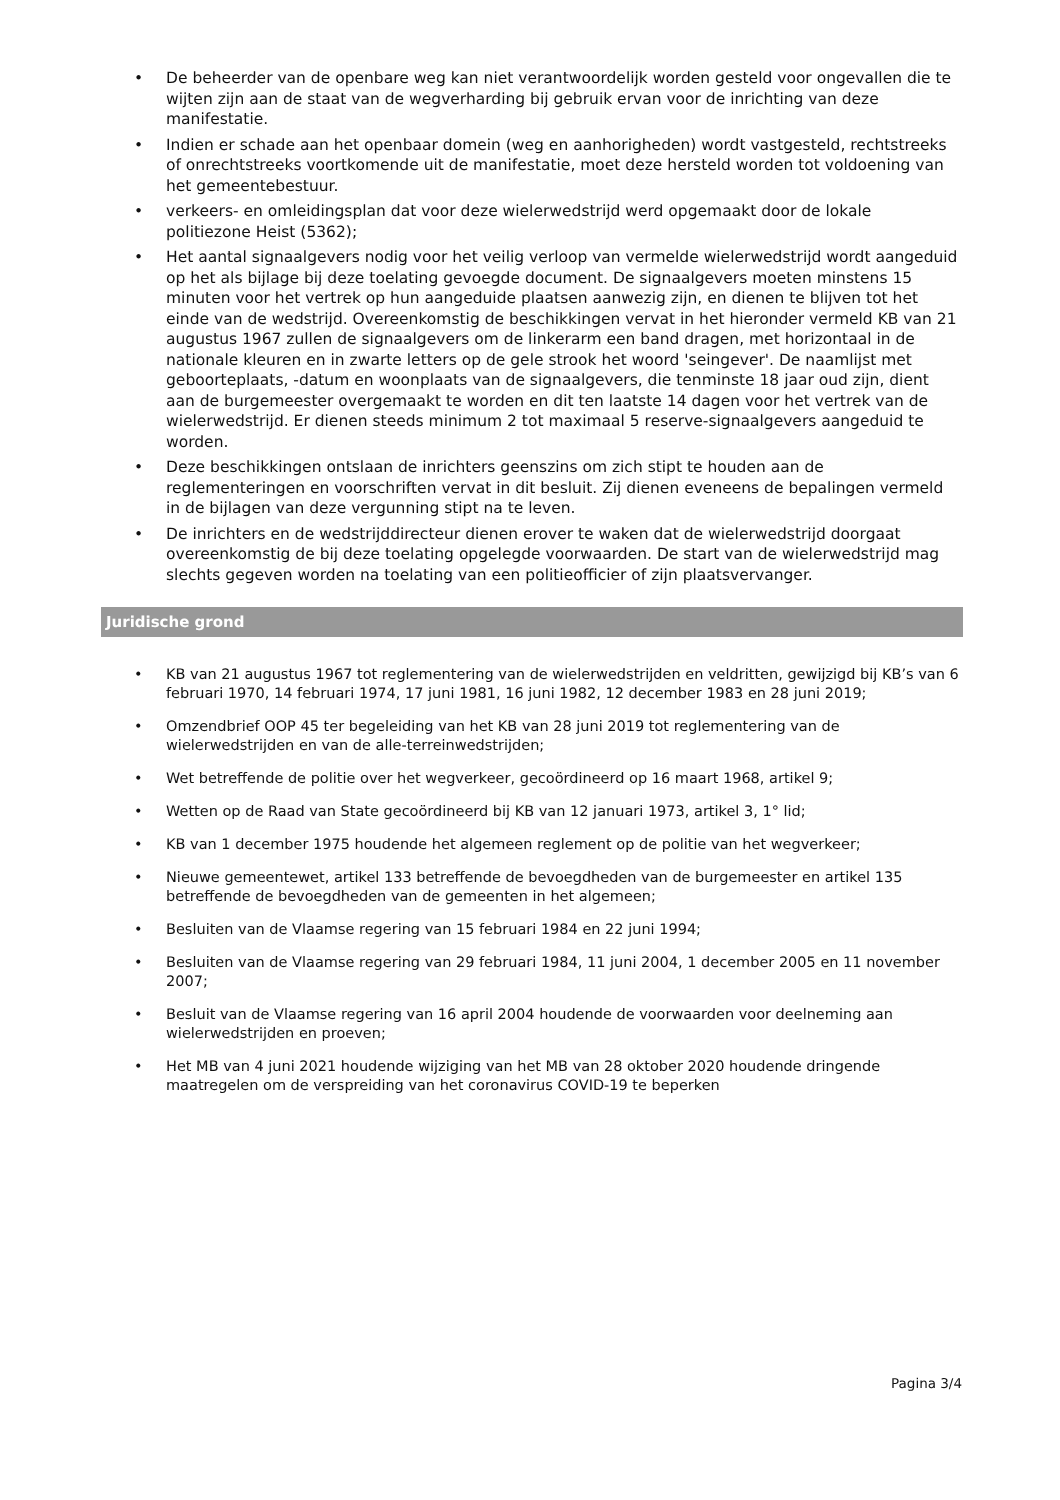• De beheerder van de openbare weg kan niet verantwoordelijk worden gesteld voor ongevallen die te wijten zijn aan de staat van de wegverharding bij gebruik ervan voor de inrichting van deze manifestatie.
• Indien er schade aan het openbaar domein (weg en aanhorigheden) wordt vastgesteld, rechtstreeks of onrechtstreeks voortkomende uit de manifestatie, moet deze hersteld worden tot voldoening van het gemeentebestuur.
• verkeers- en omleidingsplan dat voor deze wielerwedstrijd werd opgemaakt door de lokale politiezone Heist (5362);
• Het aantal signaalgevers nodig voor het veilig verloop van vermelde wielerwedstrijd wordt aangeduid op het als bijlage bij deze toelating gevoegde document. De signaalgevers moeten minstens 15 minuten voor het vertrek op hun aangeduide plaatsen aanwezig zijn, en dienen te blijven tot het einde van de wedstrijd. Overeenkomstig de beschikkingen vervat in het hieronder vermeld KB van 21 augustus 1967 zullen de signaalgevers om de linkerarm een band dragen, met horizontaal in de nationale kleuren en in zwarte letters op de gele strook het woord 'seingever'. De naamlijst met geboorteplaats, -datum en woonplaats van de signaalgevers, die tenminste 18 jaar oud zijn, dient aan de burgemeester overgemaakt te worden en dit ten laatste 14 dagen voor het vertrek van de wielerwedstrijd. Er dienen steeds minimum 2 tot maximaal 5 reserve-signaalgevers aangeduid te worden.
• Deze beschikkingen ontslaan de inrichters geenszins om zich stipt te houden aan de reglementeringen en voorschriften vervat in dit besluit. Zij dienen eveneens de bepalingen vermeld in de bijlagen van deze vergunning stipt na te leven.
• De inrichters en de wedstrijddirecteur dienen erover te waken dat de wielerwedstrijd doorgaat overeenkomstig de bij deze toelating opgelegde voorwaarden. De start van de wielerwedstrijd mag slechts gegeven worden na toelating van een politieofficier of zijn plaatsvervanger.
Juridische grond
• KB van 21 augustus 1967 tot reglementering van de wielerwedstrijden en veldritten, gewijzigd bij KB’s van 6 februari 1970, 14 februari 1974, 17 juni 1981, 16 juni 1982, 12 december 1983 en 28 juni 2019;
• Omzendbrief OOP 45 ter begeleiding van het KB van 28 juni 2019 tot reglementering van de wielerwedstrijden en van de alle-terreinwedstrijden;
• Wet betreffende de politie over het wegverkeer, gecoördineerd op 16 maart 1968, artikel 9;
• Wetten op de Raad van State gecoördineerd bij KB van 12 januari 1973, artikel 3, 1° lid;
• KB van 1 december 1975 houdende het algemeen reglement op de politie van het wegverkeer;
• Nieuwe gemeentewet, artikel 133 betreffende de bevoegdheden van de burgemeester en artikel 135 betreffende de bevoegdheden van de gemeenten in het algemeen;
• Besluiten van de Vlaamse regering van 15 februari 1984 en 22 juni 1994;
• Besluiten van de Vlaamse regering van 29 februari 1984, 11 juni 2004, 1 december 2005 en 11 november 2007;
• Besluit van de Vlaamse regering van 16 april 2004 houdende de voorwaarden voor deelneming aan wielerwedstrijden en proeven;
• Het MB van 4 juni 2021 houdende wijziging van het MB van 28 oktober 2020 houdende dringende maatregelen om de verspreiding van het coronavirus COVID-19 te beperken
Pagina 3/4